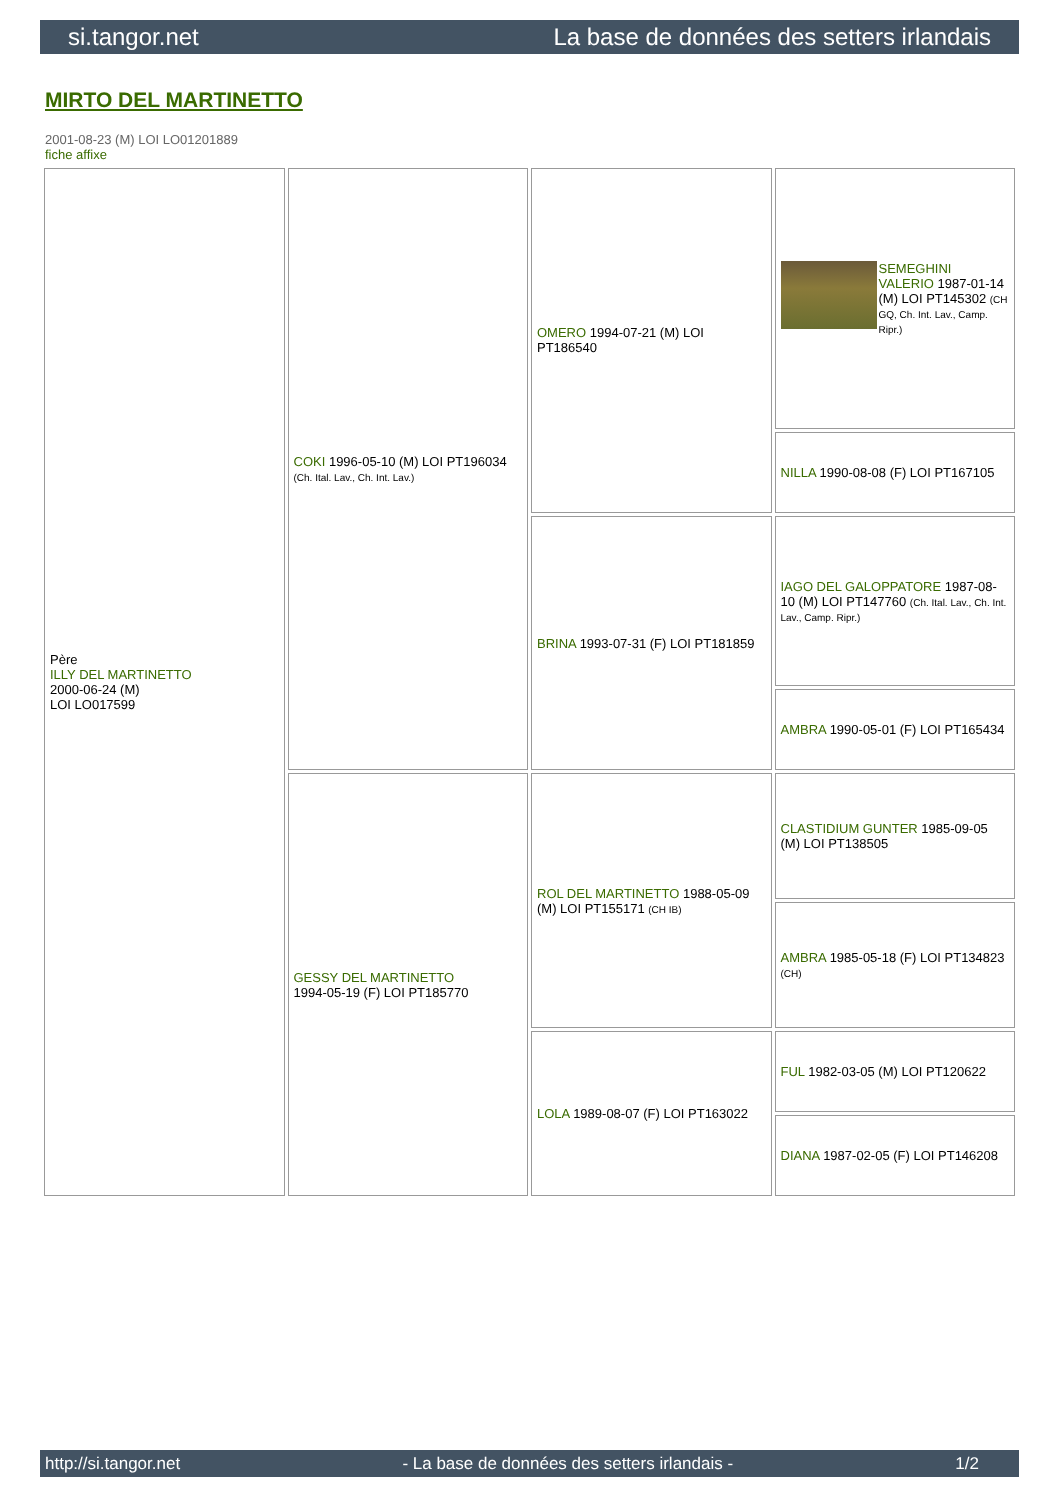si.tangor.net La base de données des setters irlandais
MIRTO DEL MARTINETTO
2001-08-23 (M) LOI LO01201889
fiche affixe
| Père ILLY DEL MARTINETTO 2000-06-24 (M) LOI LO017599 | COKI 1996-05-10 (M) LOI PT196034 (Ch. Ital. Lav., Ch. Int. Lav.) | OMERO 1994-07-21 (M) LOI PT186540 | SEMEGHINI VALERIO 1987-01-14 (M) LOI PT145302 (CH GQ, Ch. Int. Lav., Camp. Ripr.) |
| | | | NILLA 1990-08-08 (F) LOI PT167105 |
| | | BRINA 1993-07-31 (F) LOI PT181859 | IAGO DEL GALOPPATORE 1987-08-10 (M) LOI PT147760 (Ch. Ital. Lav., Ch. Int. Lav., Camp. Ripr.) |
| | | | AMBRA 1990-05-01 (F) LOI PT165434 |
| | GESSY DEL MARTINETTO 1994-05-19 (F) LOI PT185770 | ROL DEL MARTINETTO 1988-05-09 (M) LOI PT155171 (CH IB) | CLASTIDIUM GUNTER 1985-09-05 (M) LOI PT138505 |
| | | | AMBRA 1985-05-18 (F) LOI PT134823 (CH) |
| | | LOLA 1989-08-07 (F) LOI PT163022 | FUL 1982-03-05 (M) LOI PT120622 |
| | | | DIANA 1987-02-05 (F) LOI PT146208 |
http://si.tangor.net - La base de données des setters irlandais - 1/2